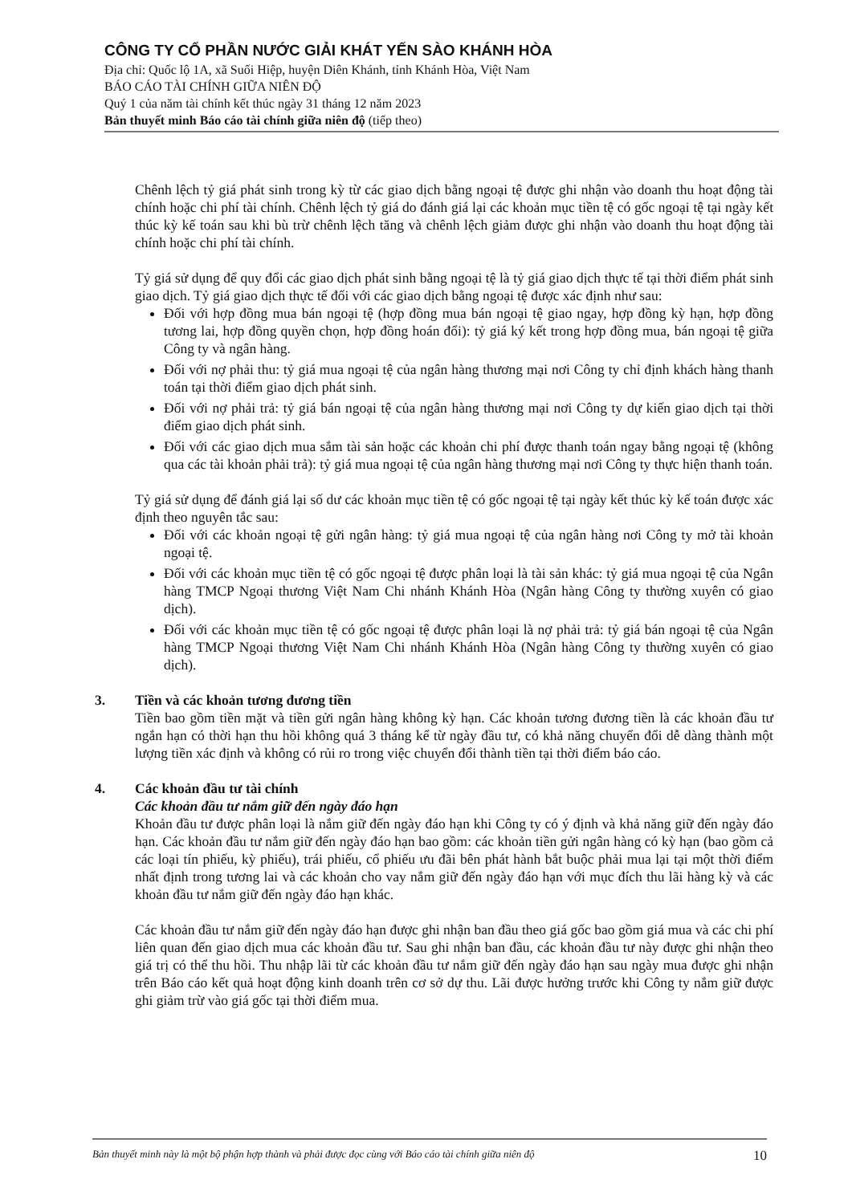CÔNG TY CỔ PHẦN NƯỚC GIẢI KHÁT YẾN SÀO KHÁNH HÒA
Địa chỉ: Quốc lộ 1A, xã Suối Hiệp, huyện Diên Khánh, tỉnh Khánh Hòa, Việt Nam
BÁO CÁO TÀI CHÍNH GIỮA NIÊN ĐỘ
Quý 1 của năm tài chính kết thúc ngày 31 tháng 12 năm 2023
Bản thuyết minh Báo cáo tài chính giữa niên độ (tiếp theo)
Chênh lệch tỷ giá phát sinh trong kỳ từ các giao dịch bằng ngoại tệ được ghi nhận vào doanh thu hoạt động tài chính hoặc chi phí tài chính. Chênh lệch tỷ giá do đánh giá lại các khoản mục tiền tệ có gốc ngoại tệ tại ngày kết thúc kỳ kế toán sau khi bù trừ chênh lệch tăng và chênh lệch giảm được ghi nhận vào doanh thu hoạt động tài chính hoặc chi phí tài chính.
Tỷ giá sử dụng để quy đổi các giao dịch phát sinh bằng ngoại tệ là tỷ giá giao dịch thực tế tại thời điểm phát sinh giao dịch. Tỷ giá giao dịch thực tế đối với các giao dịch bằng ngoại tệ được xác định như sau:
Đối với hợp đồng mua bán ngoại tệ (hợp đồng mua bán ngoại tệ giao ngay, hợp đồng kỳ hạn, hợp đồng tương lai, hợp đồng quyền chọn, hợp đồng hoán đổi): tỷ giá ký kết trong hợp đồng mua, bán ngoại tệ giữa Công ty và ngân hàng.
Đối với nợ phải thu: tỷ giá mua ngoại tệ của ngân hàng thương mại nơi Công ty chỉ định khách hàng thanh toán tại thời điểm giao dịch phát sinh.
Đối với nợ phải trả: tỷ giá bán ngoại tệ của ngân hàng thương mại nơi Công ty dự kiến giao dịch tại thời điểm giao dịch phát sinh.
Đối với các giao dịch mua sắm tài sản hoặc các khoản chi phí được thanh toán ngay bằng ngoại tệ (không qua các tài khoản phải trả): tỷ giá mua ngoại tệ của ngân hàng thương mại nơi Công ty thực hiện thanh toán.
Tỷ giá sử dụng để đánh giá lại số dư các khoản mục tiền tệ có gốc ngoại tệ tại ngày kết thúc kỳ kế toán được xác định theo nguyên tắc sau:
Đối với các khoản ngoại tệ gửi ngân hàng: tỷ giá mua ngoại tệ của ngân hàng nơi Công ty mở tài khoản ngoại tệ.
Đối với các khoản mục tiền tệ có gốc ngoại tệ được phân loại là tài sản khác: tỷ giá mua ngoại tệ của Ngân hàng TMCP Ngoại thương Việt Nam Chi nhánh Khánh Hòa (Ngân hàng Công ty thường xuyên có giao dịch).
Đối với các khoản mục tiền tệ có gốc ngoại tệ được phân loại là nợ phải trả: tỷ giá bán ngoại tệ của Ngân hàng TMCP Ngoại thương Việt Nam Chi nhánh Khánh Hòa (Ngân hàng Công ty thường xuyên có giao dịch).
3. Tiền và các khoản tương đương tiền
Tiền bao gồm tiền mặt và tiền gửi ngân hàng không kỳ hạn. Các khoản tương đương tiền là các khoản đầu tư ngắn hạn có thời hạn thu hồi không quá 3 tháng kể từ ngày đầu tư, có khả năng chuyển đổi dễ dàng thành một lượng tiền xác định và không có rủi ro trong việc chuyển đổi thành tiền tại thời điểm báo cáo.
4. Các khoản đầu tư tài chính
Các khoản đầu tư nắm giữ đến ngày đáo hạn
Khoản đầu tư được phân loại là nắm giữ đến ngày đáo hạn khi Công ty có ý định và khả năng giữ đến ngày đáo hạn. Các khoản đầu tư nắm giữ đến ngày đáo hạn bao gồm: các khoản tiền gửi ngân hàng có kỳ hạn (bao gồm cả các loại tín phiếu, kỳ phiếu), trái phiếu, cổ phiếu ưu đãi bên phát hành bắt buộc phải mua lại tại một thời điểm nhất định trong tương lai và các khoản cho vay nắm giữ đến ngày đáo hạn với mục đích thu lãi hàng kỳ và các khoản đầu tư nắm giữ đến ngày đáo hạn khác.
Các khoản đầu tư nắm giữ đến ngày đáo hạn được ghi nhận ban đầu theo giá gốc bao gồm giá mua và các chi phí liên quan đến giao dịch mua các khoản đầu tư. Sau ghi nhận ban đầu, các khoản đầu tư này được ghi nhận theo giá trị có thể thu hồi. Thu nhập lãi từ các khoản đầu tư nắm giữ đến ngày đáo hạn sau ngày mua được ghi nhận trên Báo cáo kết quả hoạt động kinh doanh trên cơ sở dự thu. Lãi được hưởng trước khi Công ty nắm giữ được ghi giảm trừ vào giá gốc tại thời điểm mua.
Bản thuyết minh này là một bộ phận hợp thành và phải được đọc cùng với Báo cáo tài chính giữa niên độ 10